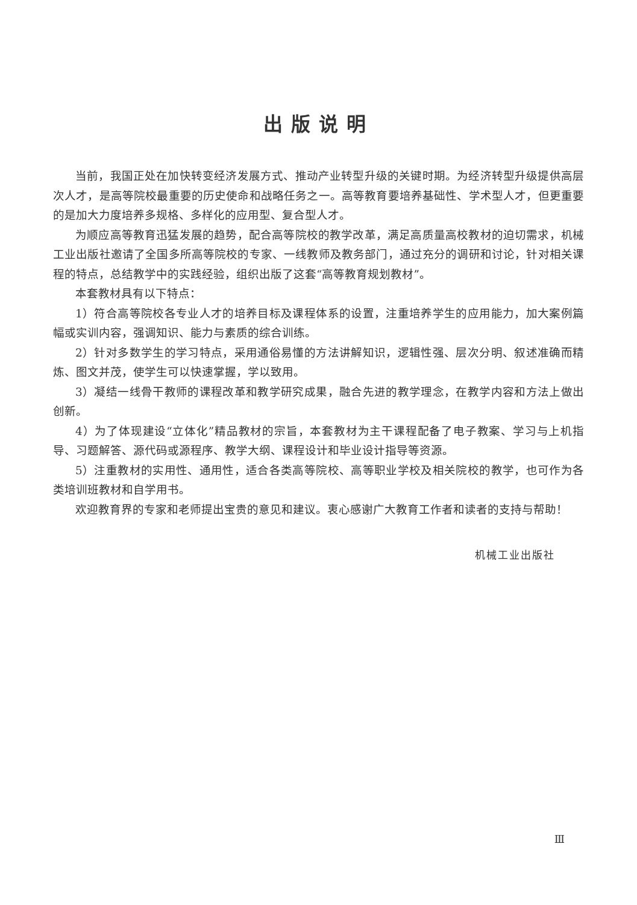出版说明
当前，我国正处在加快转变经济发展方式、推动产业转型升级的关键时期。为经济转型升级提供高层次人才，是高等院校最重要的历史使命和战略任务之一。高等教育要培养基础性、学术型人才，但更重要的是加大力度培养多规格、多样化的应用型、复合型人才。
为顺应高等教育迅猛发展的趋势，配合高等院校的教学改革，满足高质量高校教材的迫切需求，机械工业出版社邀请了全国多所高等院校的专家、一线教师及教务部门，通过充分的调研和讨论，针对相关课程的特点，总结教学中的实践经验，组织出版了这套“高等教育规划教材”。
本套教材具有以下特点：
1）符合高等院校各专业人才的培养目标及课程体系的设置，注重培养学生的应用能力，加大案例篇幅或实训内容，强调知识、能力与素质的综合训练。
2）针对多数学生的学习特点，采用通俗易懂的方法讲解知识，逻辑性强、层次分明、叙述准确而精炼、图文并茂，使学生可以快速掌握，学以致用。
3）凝结一线骨干教师的课程改革和教学研究成果，融合先进的教学理念，在教学内容和方法上做出创新。
4）为了体现建设“立体化”精品教材的宗旨，本套教材为主干课程配备了电子教案、学习与上机指导、习题解答、源代码或源程序、教学大纲、课程设计和毕业设计指导等资源。
5）注重教材的实用性、通用性，适合各类高等院校、高等职业学校及相关院校的教学，也可作为各类培训班教材和自学用书。
欢迎教育界的专家和老师提出宝贵的意见和建议。衷心感谢广大教育工作者和读者的支持与帮助！
机械工业出版社
Ⅲ